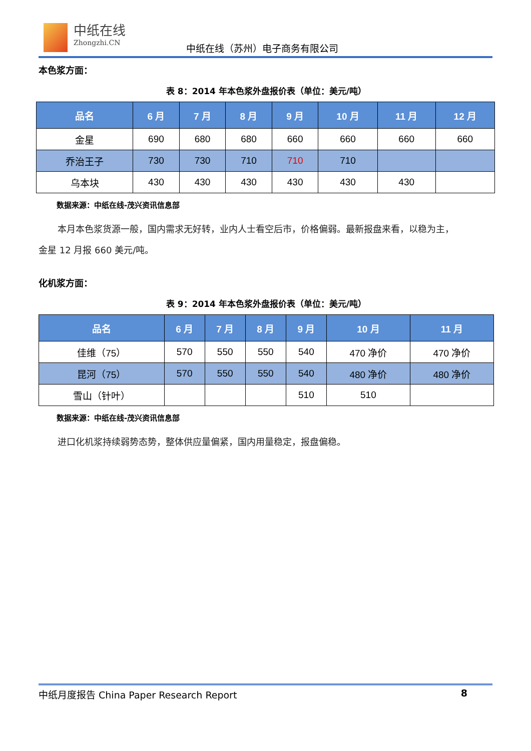中纸在线
Zhongzhi.CN
中纸在线（苏州）电子商务有限公司
本色浆方面：
表 8：2014 年本色浆外盘报价表（单位：美元/吨）
| 品名 | 6 月 | 7 月 | 8 月 | 9 月 | 10 月 | 11 月 | 12 月 |
| --- | --- | --- | --- | --- | --- | --- | --- |
| 金星 | 690 | 680 | 680 | 660 | 660 | 660 | 660 |
| 乔治王子 | 730 | 730 | 710 | 710 | 710 | | |
| 乌本块 | 430 | 430 | 430 | 430 | 430 | 430 | |
数据来源：中纸在线-茂兴资讯信息部
本月本色浆货源一般，国内需求无好转，业内人士看空后市，价格偏弱。最新报盘来看，以稳为主，
金星 12 月报 660 美元/吨。
化机浆方面：
表 9：2014 年本色浆外盘报价表（单位：美元/吨）
| 品名 | 6 月 | 7 月 | 8 月 | 9 月 | 10 月 | 11 月 |
| --- | --- | --- | --- | --- | --- | --- |
| 佳维（75） | 570 | 550 | 550 | 540 | 470 净价 | 470 净价 |
| 昆河（75） | 570 | 550 | 550 | 540 | 480 净价 | 480 净价 |
| 雪山（针叶） | | | | 510 | 510 | |
数据来源：中纸在线-茂兴资讯信息部
进口化机浆持续弱势态势，整体供应量偏紧，国内用量稳定，报盘偏稳。
中纸月度报告 China Paper Research Report 8